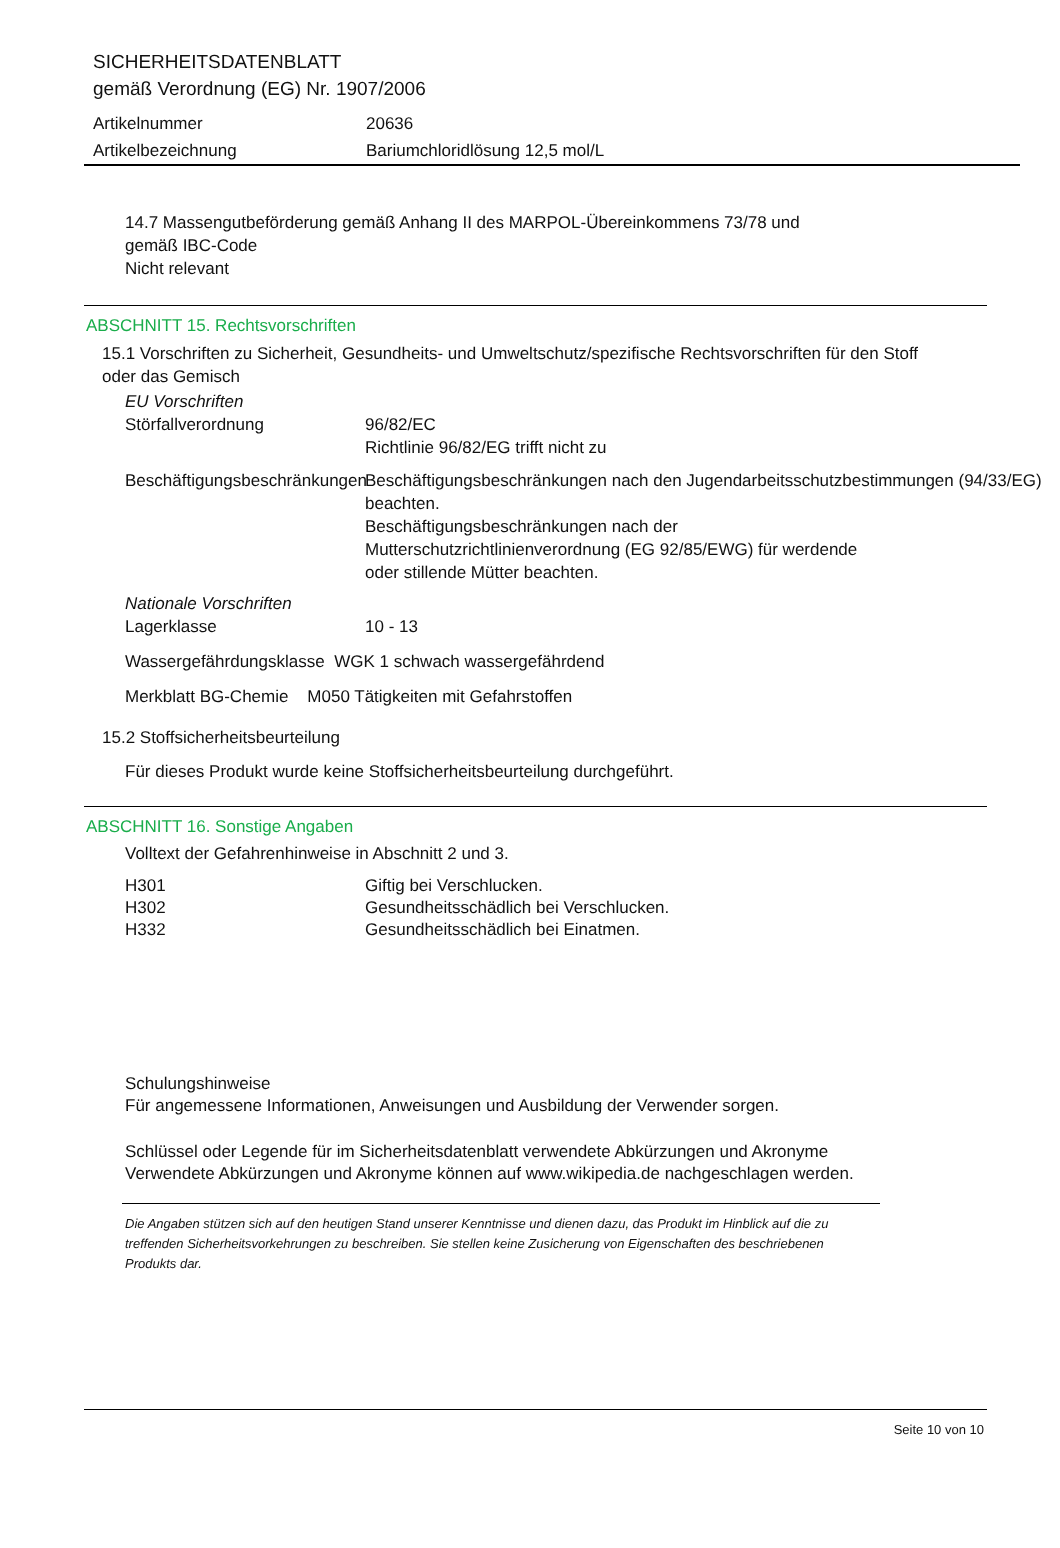SICHERHEITSDATENBLATT
gemäß Verordnung (EG) Nr. 1907/2006
Artikelnummer 20636
Artikelbezeichnung Bariumchloridlösung 12,5 mol/L
14.7 Massengutbeförderung gemäß Anhang II des MARPOL-Übereinkommens 73/78 und
gemäß IBC-Code
Nicht relevant
ABSCHNITT 15. Rechtsvorschriften
15.1 Vorschriften zu Sicherheit, Gesundheits- und Umweltschutz/spezifische Rechtsvorschriften für den Stoff
oder das Gemisch
EU Vorschriften
Störfallverordnung 96/82/EC
Richtlinie 96/82/EG trifft nicht zu
Beschäftigungsbeschränkungen
Beschäftigungsbeschränkungen nach den Jugendarbeitsschutzbestimmungen (94/33/EG) beachten.
Beschäftigungsbeschränkungen nach der
Mutterschutzrichtlinienverordnung (EG 92/85/EWG) für werdende
oder stillende Mütter beachten.
Nationale Vorschriften
Lagerklasse 10 - 13
Wassergefährdungsklasse WGK 1 schwach wassergefährdend
Merkblatt BG-Chemie M050 Tätigkeiten mit Gefahrstoffen
15.2 Stoffsicherheitsbeurteilung
Für dieses Produkt wurde keine Stoffsicherheitsbeurteilung durchgeführt.
ABSCHNITT 16. Sonstige Angaben
Volltext der Gefahrenhinweise in Abschnitt 2 und 3.
H301 Giftig bei Verschlucken.
H302 Gesundheitsschädlich bei Verschlucken.
H332 Gesundheitsschädlich bei Einatmen.
Schulungshinweise
Für angemessene Informationen, Anweisungen und Ausbildung der Verwender sorgen.
Schlüssel oder Legende für im Sicherheitsdatenblatt verwendete Abkürzungen und Akronyme
Verwendete Abkürzungen und Akronyme können auf www.wikipedia.de nachgeschlagen werden.
Die Angaben stützen sich auf den heutigen Stand unserer Kenntnisse und dienen dazu, das Produkt im Hinblick auf die zu treffenden Sicherheitsvorkehrungen zu beschreiben. Sie stellen keine Zusicherung von Eigenschaften des beschriebenen Produkts dar.
Seite 10 von 10